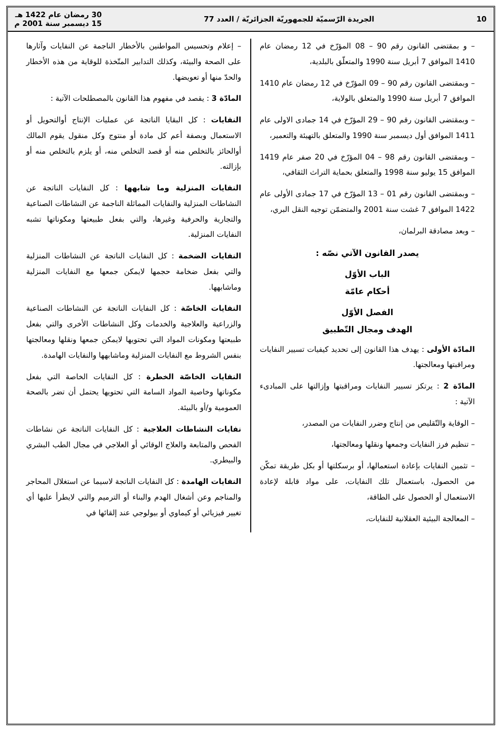10 الجريدة الرّسميّة للجمهوريّة الجزائريّة / العدد 77 30 رمضان عام 1422 هـ
15 ديسمبر سنة 2001 م
– و بمقتضى القانون رقم 90 – 08 المؤرّخ في 12 رمضان عام 1410 الموافق 7 أبريل سنة 1990 والمتعلّق بالبلدية،
– وبمقتضى القانون رقم 90 – 09 المؤرّخ في 12 رمضان عام 1410 الموافق 7 أبريل سنة 1990 والمتعلق بالولاية،
– وبمقتضى القانون رقم 90 – 29 المؤرّخ في 14 جمادى الاولى عام 1411 الموافق أول ديسمبر سنة 1990 والمتعلق بالتهيئة والتعمير،
– وبمقتضى القانون رقم 98 – 04 المؤرّخ في 20 صفر عام 1419 الموافق 15 يوليو سنة 1998 والمتعلق بحماية التراث الثقافي،
– وبمقتضى القانون رقم 01 – 13 المؤرّخ في 17 جمادى الأولى عام 1422 الموافق 7 غشت سنة 2001 والمتضمّن توجيه النقل البري،
– وبعد مصادقة البرلمان،
يصدر القانون الآتي نصّه :
الباب الأوّل
أحكام عامّة
الفصل الأوّل
الهدف ومجال التّطبيق
المادّة الأولى : يهدف هذا القانون إلى تحديد كيفيات تسيير النفايات ومراقبتها ومعالجتها.
المادّة 2 : يرتكز تسيير النفايات ومراقبتها وإزالتها على المبادىء الآتية :
– الوقاية والتّقليص من إنتاج وضرر النفايات من المصدر،
– تنظيم فرز النفايات وجمعها ونقلها ومعالجتها،
– تثمين النفايات بإعادة استعمالها، أو برسكلتها أو بكل طريقة تمكّن من الحصول، باستعمال تلك النفايات، على مواد قابلة لإعادة الاستعمال أو الحصول على الطاقة،
– المعالجة البيئية العقلانية للنفايات،
– إعلام وتحسيس المواطنين بالأخطار الناجمة عن النفايات وآثارها على الصحة والبيئة، وكذلك التدابير المتّخذة للوقاية من هذه الأخطار والحدّ منها أو تعويضها.
المادّة 3 : يقصد في مفهوم هذا القانون بالمصطلحات الآتية :
النفايات : كل البقايا الناتجة عن عمليات الإنتاج أوالتحويل أو الاستعمال وبصفة أعم كل مادة أو منتوج وكل منقول يقوم المالك أوالحائز بالتخلص منه أو قصد التخلص منه، أو يلزم بالتخلص منه أو بإزالته.
النفايات المنزلية وما شابهها : كل النفايات الناتجة عن النشاطات المنزلية والنفايات المماثلة الناجمة عن النشاطات الصناعية والتجارية والحرفية وغيرها، والتي بفعل طبيعتها ومكوناتها تشبه النفايات المنزلية.
النفايات الضخمة : كل النفايات الناتجة عن النشاطات المنزلية والتي بفعل ضخامة حجمها لايمكن جمعها مع النفايات المنزلية وماشابهها.
النفايات الخاصّة : كل النفايات الناتجة عن النشاطات الصناعية والزراعية والعلاجية والخدمات وكل النشاطات الأخرى والتي بفعل طبيعتها ومكونات المواد التي تحتويها لايمكن جمعها ونقلها ومعالجتها بنفس الشروط مع النفايات المنزلية وماشابهها والنفايات الهامدة.
النفايات الخاصّة الخطرة : كل النفايات الخاصة التي بفعل مكوناتها وخاصية المواد السامة التي تحتويها يحتمل أن تضر بالصحة العمومية و/أو بالبيئة.
نفايات النشاطات العلاجية : كل النفايات الناتجة عن نشاطات الفحص والمتابعة والعلاج الوقائي أو العلاجي في مجال الطب البشري والبيطري.
النفايات الهامدة : كل النفايات الناتجة لاسيما عن استغلال المحاجر والمناجم وعن أشغال الهدم والبناء أو الترميم والتي لايطرأ عليها أي تغيير فيزيائي أو كيماوي أو بيولوجي عند إلقائها في